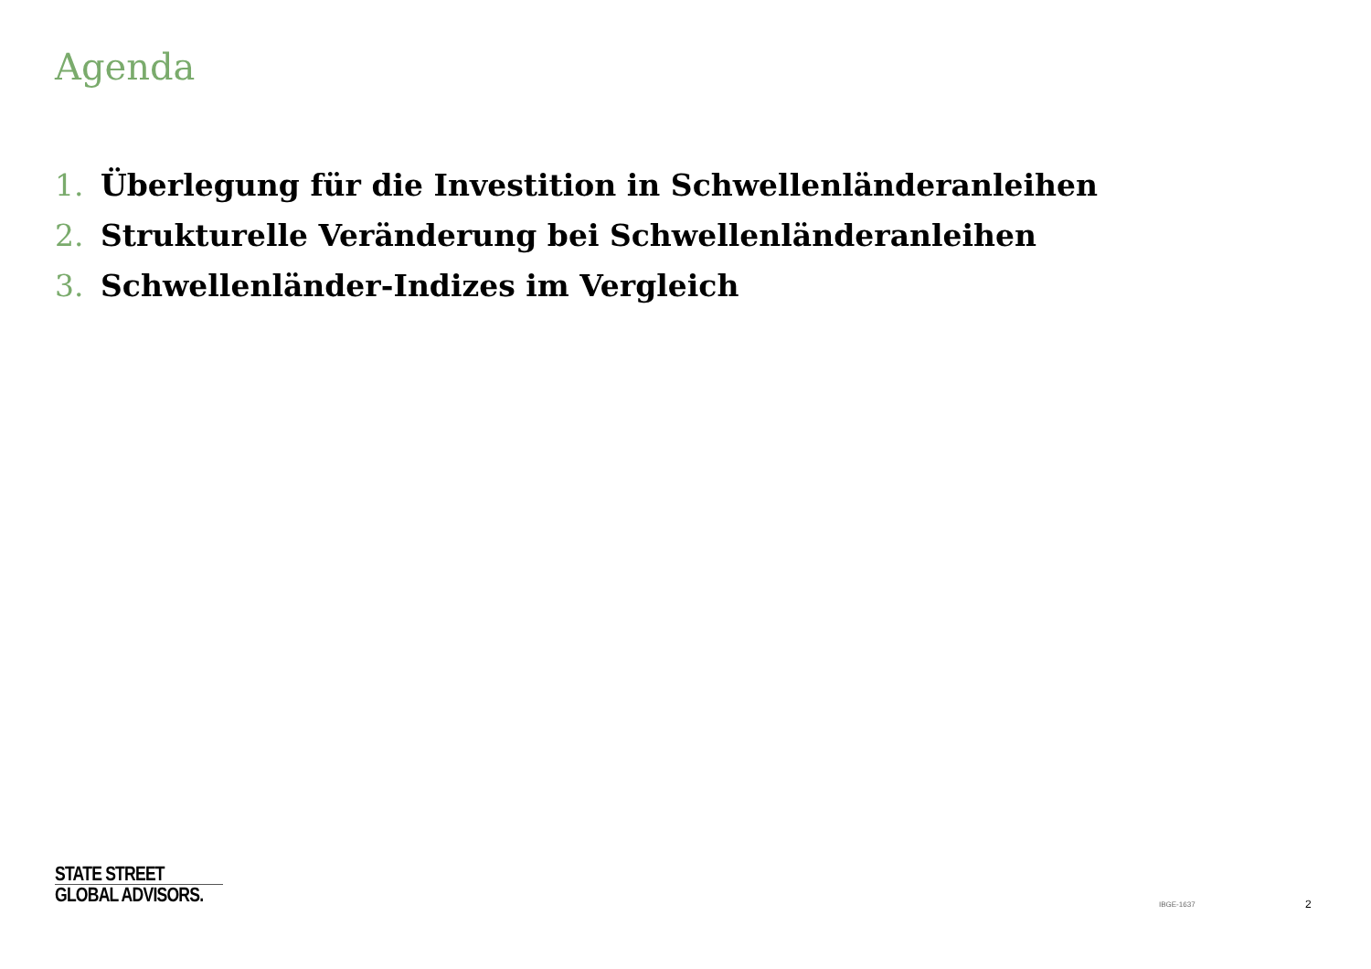Agenda
1. Überlegung für die Investition in Schwellenländeranleihen
2. Strukturelle Veränderung bei Schwellenländeranleihen
3. Schwellenländer-Indizes im Vergleich
STATE STREET
GLOBAL ADVISORS.
IBGE-1637 2